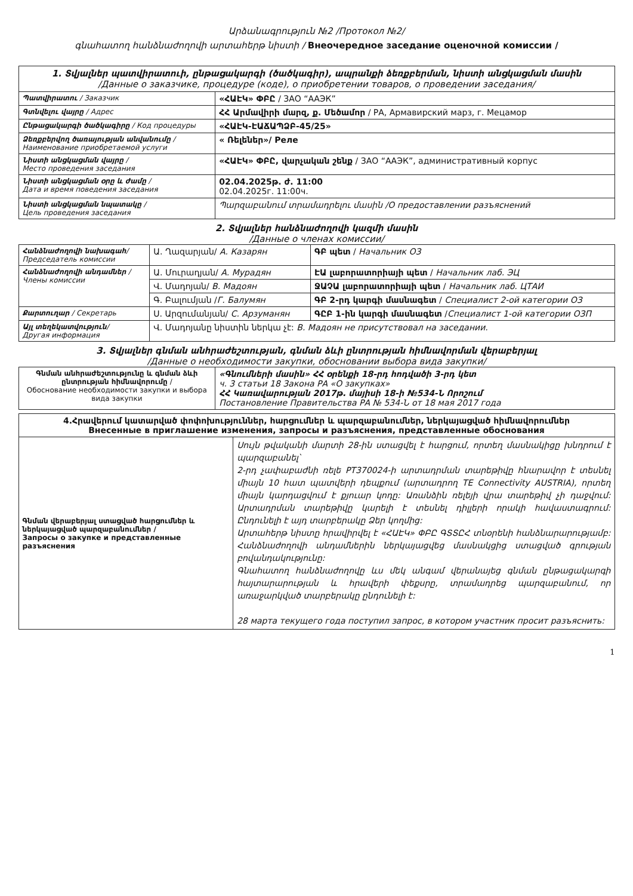Արձանագրություն №2 /Протокол №2/
գնահատող հանձնաժողովի արտահերթ նիստի / Внеочередное заседание оценочной комиссии /
| 1. Տվյալներ պատվիրատուի, ընթացակարգի (ծածկագիր), ապրանքի ձեռքբերման, նիստի անցկացման մասին /Данные о заказчике, процедуре (коде), о приобретении товаров, о проведении заседания/ | |
| Պատվիրատու / Заказчик | «ՀԱԷԿ» ՓԲԸ / ЗАО “ААЭК” |
| Գտնվելու վայրը / Адрес | ՀՀ Արմավիրի մարզ, ք. Մեծամոր / РА, Армавирский марз, г. Мецамор |
| Ընթացակարգի ծածկագիրը / Код процедуры | «ՀԱԷԿ-ԷԱՃԱՊՁԲ-45/25» |
| Ձեռքբերվող ծառայության անվանումը / Наименование приобретаемой услуги | « Ռելեներ»/ Реле |
| Նիստի անցկացման վայրը / Место проведения заседания | «ՀԱԷԿ» ՓԲԸ, վարչական շենք / ЗАО “ААЭК”, административный корпус |
| Նիստի անցկացման օրը և ժամը / Дата и время поведения заседания | 02.04.2025թ. ժ. 11:00 02.04.2025г. 11:00ч. |
| Նիստի անցկացման նպատակը / Цель проведения заседания | Պարզաբանում տրամադրելու մասին /О предоставлении разъяснений |
2. Տվյալներ հանձնաժողովի կազմի մասին
/Данные о членах комиссии/
| Հանձնաժողովի նախագահ /Председатель комиссии | Ա. Ղազարյան/ А. Казарян | ԳԲ պետ / Начальник ОЗ |
| Հանձնաժողովի անդամներ / Члены комиссии | Ա. Մուրադյան/ А. Мурадян | ԷԱ լաբորատորիայի պետ / Начальник лаб. ЭЦ |
| | Վ. Մադոյան/ В. Мадоян | ՋԱՉԱ լաբորատորիայի պետ / Начальник лаб. ЦТАИ |
| | Գ. Բալումյան / Г. Балумян | ԳԲ 2-րդ կարգի մասնագետ / Специалист 2-ой категории ОЗ |
| Քարտուղար / Секретарь | Ս. Արզումանյան/ С. Арзуманян | ԳԸԲ 1-ին կարգի մասնագետ / Специалист 1-ой категории ОЗП |
| Այլ տեղեկատվություն / Другая информация | Վ. Մադոյանը նիստին ներկա չէ: В. Мадоян не присутствовал на заседании. | |
3. Տվյալներ գնման անհրաժեշտության, գնման ձևի ընտրության հիմնավորման վերաբերյալ
/Данные о необходимости закупки, обосновании выбора вида закупки/
| Գնման անհրաժեշտությունը և գնման ձևի ընտրության հիմնավորումը / Обоснование необходимости закупки и выбора вида закупки | «Գնումների մասին» ՀՀ օրենքի 18-րդ հոդվածի 3-րդ կետ ч. 3 статьи 18 Закона РА «О закупках» ՀՀ Կառավարության 2017թ. մայիսի 18-ի №534-Ն Որոշում Постановление Правительства РА № 534-Ն от 18 мая 2017 года |
| 4.Հրավերում կատարված փոփոխություններ, հարցումներ և պարզաբանումներ, ներկայացված հիմնավորումներ Внесенные в приглашение изменения, запросы и разъяснения, представленные обоснования | |
| Գնման վերաբերյալ ստացված հարցումներ և ներկայացված պարզաբանումներ / Запросы о закупке и представленные разъяснения | Սույն թվականի մարտի 28-ին ստացվել է հարցում, որտեղ մասնակիցը խնդրում է պարզաբանել՝ 2-րդ չափաբաժնի ռելե PT370024-ի արտադրման տարեթիվը հնարավոր է տեսնել միայն 10 հատ պատվերի դեպքում (արտադրող TE Connectivity AUSTRIA), որտեղ միայն կարդացվում է քյուար կոդը: Առանձին ռելեյի վրա տարեթիվ չի դաջվում: Արտադրման տարեթիվը կարելի է տեսնել դիլլերի որակի հավաստագրում: Ընդունելի է այդ տարբերակը Ձեր կողմից: Արտահերթ նիստը հրավիրվել է «ՀԱԷԿ» ՓԲԸ ԳՏՏԸՀ տնօրենի հանձնարարությամբ: Հանձնաժողովի անդամներին ներկայացվեց մասնակցից ստացված գրության բովանդակությունը: Գնահատող հանձնաժողովը ևս մեկ անգամ վերանայեց գնման ընթացակարգի հայտարարության և հրավերի փեքսրը, տրամադրեց պարզաբանում, որ առաջարկված տարբերակը ընդունելի է: 28 марта текущего года поступил запрос, в котором участник просит разъяснить: |
1